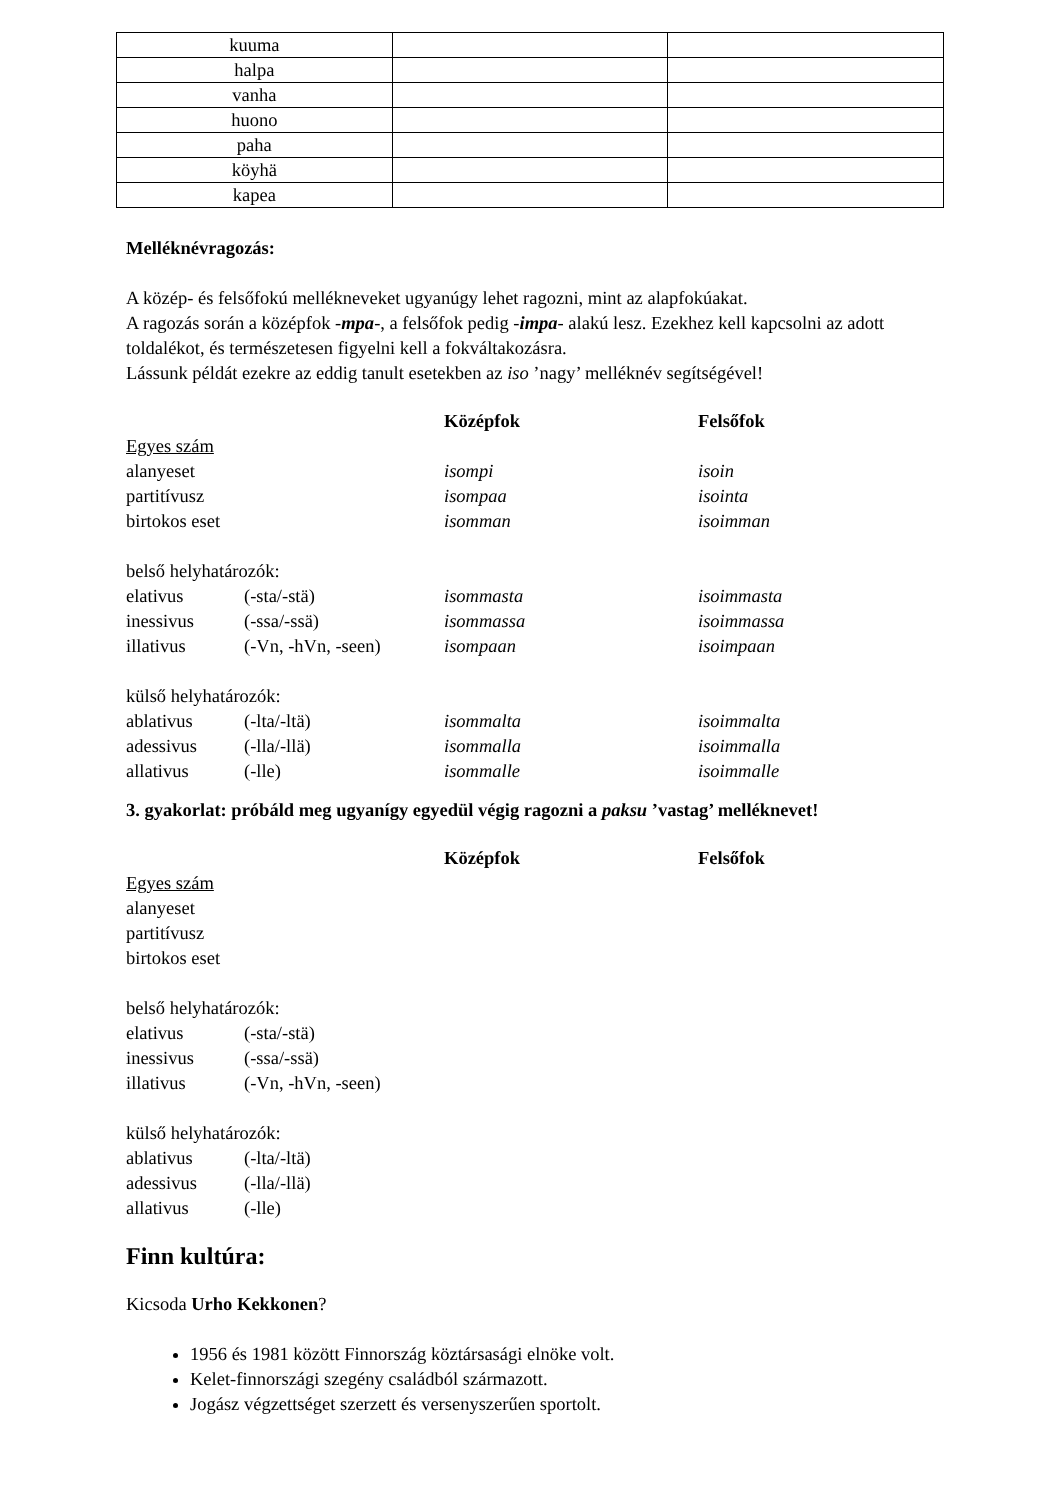| kuuma | | |
| halpa | | |
| vanha | | |
| huono | | |
| paha | | |
| köyhä | | |
| kapea | | |
Melléknévragozás:
A közép- és felsőfokú mellékneveket ugyanúgy lehet ragozni, mint az alapfokúakat.
A ragozás során a középfok -mpa-, a felsőfok pedig -impa- alakú lesz. Ezekhez kell kapcsolni az adott toldalékot, és természetesen figyelni kell a fokváltakozásra.
Lássunk példát ezekre az eddig tanult esetekben az iso ’nagy’ melléknév segítségével!
| | | Középfok | Felsőfok |
| Egyes szám | | | |
| alanyeset | | isompi | isoin |
| partitívusz | | isompaa | isointa |
| birtokos eset | | isomman | isoimman |
| belső helyhatározók: | | | |
| elativus | (-sta/-stä) | isommasta | isoimmasta |
| inessivus | (-ssa/-ssä) | isommassa | isoimmassa |
| illativus | (-Vn, -hVn, -seen) | isompaan | isoimpaan |
| külső helyhatározók: | | | |
| ablativus | (-lta/-ltä) | isommalta | isoimmalta |
| adessivus | (-lla/-llä) | isommalla | isoimmalla |
| allativus | (-lle) | isommalle | isoimmalle |
3. gyakorlat: próbáld meg ugyanígy egyedül végig ragozni a paksu ’vastag’ melléknevet!
| | | Középfok | Felsőfok |
| Egyes szám | | | |
| alanyeset | | | |
| partitívusz | | | |
| birtokos eset | | | |
| belső helyhatározók: | | | |
| elativus | (-sta/-stä) | | |
| inessivus | (-ssa/-ssä) | | |
| illativus | (-Vn, -hVn, -seen) | | |
| külső helyhatározók: | | | |
| ablativus | (-lta/-ltä) | | |
| adessivus | (-lla/-llä) | | |
| allativus | (-lle) | | |
Finn kultúra:
Kicsoda Urho Kekkonen?
1956 és 1981 között Finnország köztársasági elnöke volt.
Kelet-finnországi szegény családból származott.
Jogász végzettséget szerzett és versenyszerűen sportolt.